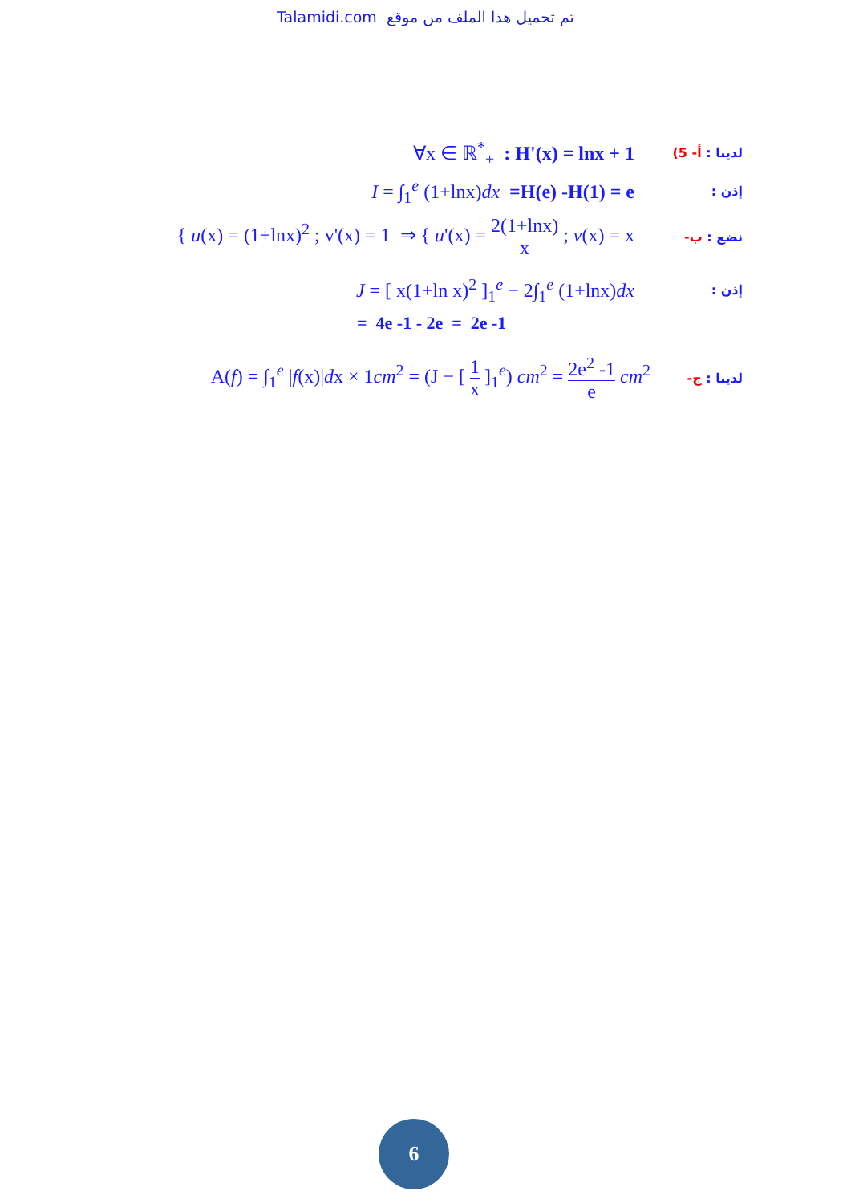Talamidi.com تم تحميل هذا الملف من موقع
∀x ∈ ℝ<sup>*</sup><sub>+</sub> : H'(x) = lnx + 1 لدينا : أ- 5)
I = ∫<sub>1</sub><sup>e</sup> (1+lnx)dx =H(e) -H(1) = e إذن :
{ u(x) = (1+lnx)<sup>2</sup> ; v'(x) = 1 ⇒ { u'(x) = 2(1+lnx) x ; v(x) = x نضع : ب-
J = [ x(1+ln x)<sup>2</sup> ]<sub>1</sub><sup>e</sup> − 2∫<sub>1</sub><sup>e</sup> (1+lnx)dx إذن :
= 4e -1 - 2e = 2e -1
A(f) = ∫<sub>1</sub><sup>e</sup> |f(x)|dx × 1cm<sup>2</sup> = (J − [ 1 x ]<sub>1</sub><sup>e</sup>) cm<sup>2</sup> = 2e<sup>2</sup> -1 e cm<sup>2</sup> لدينا : ج-
6